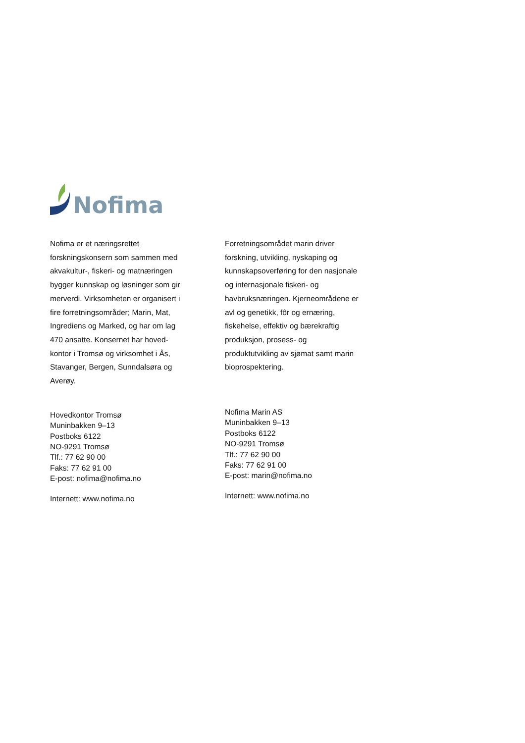Nofima
Nofima er et næringsrettet
forskningskonsern som sammen med
akvakultur-, fiskeri- og matnæringen
bygger kunnskap og løsninger som gir
merverdi. Virksomheten er organisert i
fire forretningsområder; Marin, Mat,
Ingrediens og Marked, og har om lag
470 ansatte. Konsernet har hoved-
kontor i Tromsø og virksomhet i Ås,
Stavanger, Bergen, Sunndalsøra og
Averøy.
Hovedkontor Tromsø
Muninbakken 9–13
Postboks 6122
NO-9291 Tromsø
Tlf.: 77 62 90 00
Faks: 77 62 91 00
E-post: nofima@nofima.no
Internett: www.nofima.no
Forretningsområdet marin driver
forskning, utvikling, nyskaping og
kunnskapsoverføring for den nasjonale
og internasjonale fiskeri- og
havbruksnæringen. Kjerneområdene er
avl og genetikk, fôr og ernæring,
fiskehelse, effektiv og bærekraftig
produksjon, prosess- og
produktutvikling av sjømat samt marin
bioprospektering.
Nofima Marin AS
Muninbakken 9–13
Postboks 6122
NO-9291 Tromsø
Tlf.: 77 62 90 00
Faks: 77 62 91 00
E-post: marin@nofima.no
Internett: www.nofima.no